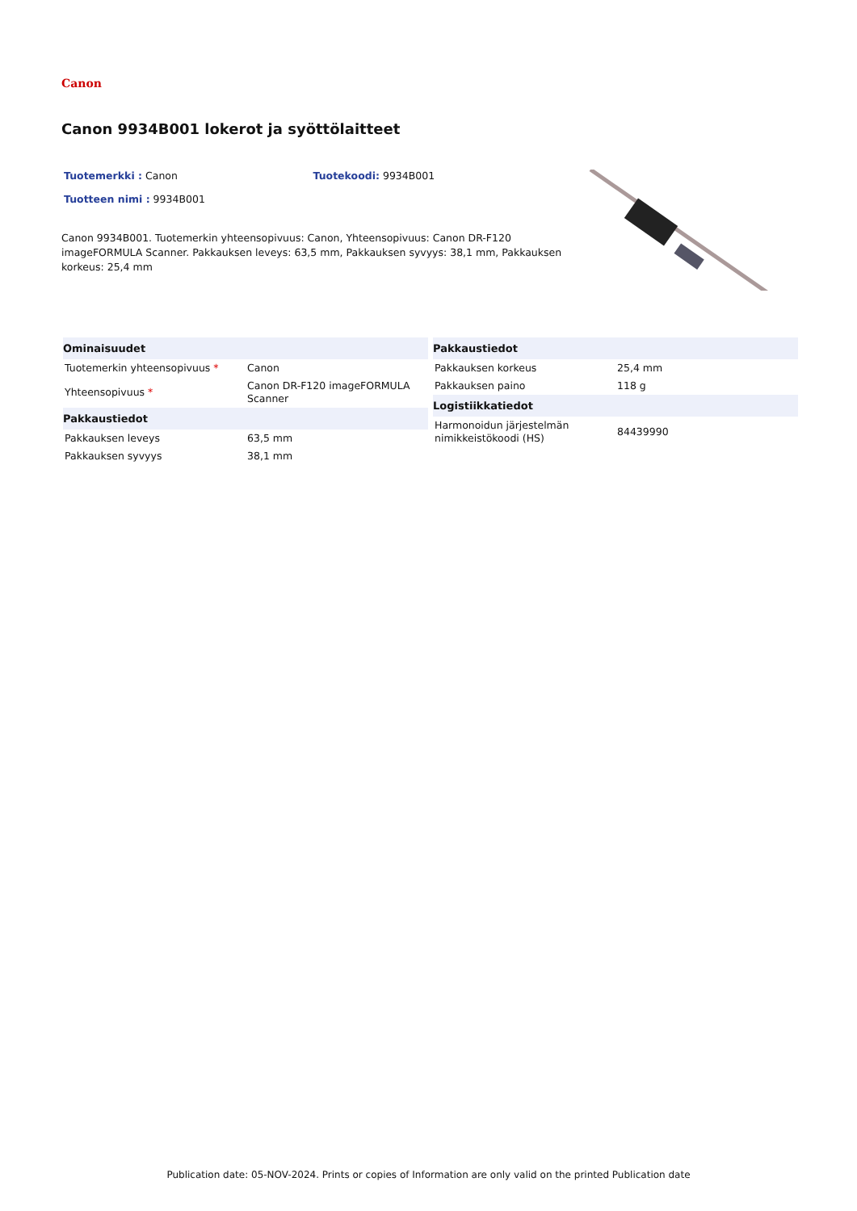Canon
Canon 9934B001 lokerot ja syöttölaitteet
Tuotemerkki : Canon Tuotekoodi: 9934B001
Tuotteen nimi : 9934B001
Canon 9934B001. Tuotemerkin yhteensopivuus: Canon, Yhteensopivuus: Canon DR-F120 imageFORMULA Scanner. Pakkauksen leveys: 63,5 mm, Pakkauksen syvyys: 38,1 mm, Pakkauksen korkeus: 25,4 mm
| Ominaisuudet | |
| --- | --- |
| Tuotemerkin yhteensopivuus * | Canon |
| Yhteensopivuus * | Canon DR-F120 imageFORMULA Scanner |
| Pakkaustiedot | |
| Pakkauksen leveys | 63,5 mm |
| Pakkauksen syvyys | 38,1 mm |
| Pakkaustiedot | |
| --- | --- |
| Pakkauksen korkeus | 25,4 mm |
| Pakkauksen paino | 118 g |
| Logistiikkatiedot | |
| Harmonoidun järjestelmän nimikkeistökoodi (HS) | 84439990 |
Publication date: 05-NOV-2024. Prints or copies of Information are only valid on the printed Publication date